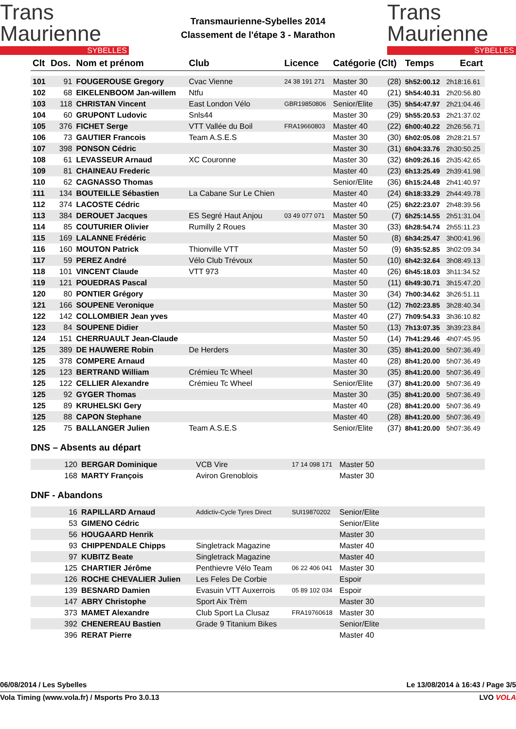Trans
Maurienne
SYBELLES
Transmaurienne-Sybelles 2014
Classement de l'étape 3 - Marathon
Trans
Maurienne
SYBELLES
| Clt | Dos. | Nom et prénom | Club | Licence | Catégorie (Clt) | | Temps | Ecart |
| --- | --- | --- | --- | --- | --- | --- | --- | --- |
| 101 | 91 | FOUGEROUSE Gregory | Cvac Vienne | 24 38 191 271 | Master 30 | (28) | 5h52:00.12 | 2h18:16.61 |
| 102 | 68 | EIKELENBOOM Jan-willem | Ntfu | | Master 40 | (21) | 5h54:40.31 | 2h20:56.80 |
| 103 | 118 | CHRISTAN Vincent | East London Vélo | GBR19850806 | Senior/Elite | (35) | 5h54:47.97 | 2h21:04.46 |
| 104 | 60 | GRUPONT Ludovic | Snls44 | | Master 30 | (29) | 5h55:20.53 | 2h21:37.02 |
| 105 | 376 | FICHET Serge | VTT Vallée du Boil | FRA19660803 | Master 40 | (22) | 6h00:40.22 | 2h26:56.71 |
| 106 | 73 | GAUTIER Francois | Team A.S.E.S | | Master 30 | (30) | 6h02:05.08 | 2h28:21.57 |
| 107 | 398 | PONSON Cédric | | | Master 30 | (31) | 6h04:33.76 | 2h30:50.25 |
| 108 | 61 | LEVASSEUR Arnaud | XC Couronne | | Master 30 | (32) | 6h09:26.16 | 2h35:42.65 |
| 109 | 81 | CHAINEAU Frederic | | | Master 40 | (23) | 6h13:25.49 | 2h39:41.98 |
| 110 | 62 | CAGNASSO Thomas | | | Senior/Elite | (36) | 6h15:24.48 | 2h41:40.97 |
| 111 | 134 | BOUTEILLE Sébastien | La Cabane Sur Le Chien | | Master 40 | (24) | 6h18:33.29 | 2h44:49.78 |
| 112 | 374 | LACOSTE Cédric | | | Master 40 | (25) | 6h22:23.07 | 2h48:39.56 |
| 113 | 384 | DEROUET Jacques | ES Segré Haut Anjou | 03 49 077 071 | Master 50 | (7) | 6h25:14.55 | 2h51:31.04 |
| 114 | 85 | COUTURIER Olivier | Rumilly 2 Roues | | Master 30 | (33) | 6h28:54.74 | 2h55:11.23 |
| 115 | 169 | LALANNE Frédéric | | | Master 50 | (8) | 6h34:25.47 | 3h00:41.96 |
| 116 | 160 | MOUTON Patrick | Thionville VTT | | Master 50 | (9) | 6h35:52.85 | 3h02:09.34 |
| 117 | 59 | PEREZ André | Vélo Club Trévoux | | Master 50 | (10) | 6h42:32.64 | 3h08:49.13 |
| 118 | 101 | VINCENT Claude | VTT 973 | | Master 40 | (26) | 6h45:18.03 | 3h11:34.52 |
| 119 | 121 | POUEDRAS Pascal | | | Master 50 | (11) | 6h49:30.71 | 3h15:47.20 |
| 120 | 80 | PONTIER Grégory | | | Master 30 | (34) | 7h00:34.62 | 3h26:51.11 |
| 121 | 166 | SOUPENE Veronique | | | Master 50 | (12) | 7h02:23.85 | 3h28:40.34 |
| 122 | 142 | COLLOMBIER Jean yves | | | Master 40 | (27) | 7h09:54.33 | 3h36:10.82 |
| 123 | 84 | SOUPENE Didier | | | Master 50 | (13) | 7h13:07.35 | 3h39:23.84 |
| 124 | 151 | CHERRUAULT Jean-Claude | | | Master 50 | (14) | 7h41:29.46 | 4h07:45.95 |
| 125 | 389 | DE HAUWERE Robin | De Herders | | Master 30 | (35) | 8h41:20.00 | 5h07:36.49 |
| 125 | 378 | COMPERE Arnaud | | | Master 40 | (28) | 8h41:20.00 | 5h07:36.49 |
| 125 | 123 | BERTRAND William | Crémieu Tc Wheel | | Master 30 | (35) | 8h41:20.00 | 5h07:36.49 |
| 125 | 122 | CELLIER Alexandre | Crémieu Tc Wheel | | Senior/Elite | (37) | 8h41:20.00 | 5h07:36.49 |
| 125 | 92 | GYGER Thomas | | | Master 30 | (35) | 8h41:20.00 | 5h07:36.49 |
| 125 | 89 | KRUHELSKI Gery | | | Master 40 | (28) | 8h41:20.00 | 5h07:36.49 |
| 125 | 88 | CAPON Stephane | | | Master 40 | (28) | 8h41:20.00 | 5h07:36.49 |
| 125 | 75 | BALLANGER Julien | Team A.S.E.S | | Senior/Elite | (37) | 8h41:20.00 | 5h07:36.49 |
DNS – Absents au départ
| | 120 | BERGAR Dominique | VCB Vire | 17 14 098 171 | Master 50 |
| | 168 | MARTY François | Aviron Grenoblois | | Master 30 |
DNF - Abandons
| | 16 | RAPILLARD Arnaud | Addictiv-Cycle Tyres Direct | SUI19870202 | Senior/Elite |
| | 53 | GIMENO Cédric | | | Senior/Elite |
| | 56 | HOUGAARD Henrik | | | Master 30 |
| | 93 | CHIPPENDALE Chipps | Singletrack Magazine | | Master 40 |
| | 97 | KUBITZ Beate | Singletrack Magazine | | Master 40 |
| | 125 | CHARTIER Jérôme | Penthievre Vélo Team | 06 22 406 041 | Master 30 |
| | 126 | ROCHE CHEVALIER Julien | Les Feles De Corbie | | Espoir |
| | 139 | BESNARD Damien | Evasuin VTT Auxerrois | 05 89 102 034 | Espoir |
| | 147 | ABRY Christophe | Sport Aix Trèm | | Master 30 |
| | 373 | MAMET Alexandre | Club Sport La Clusaz | FRA19760618 | Master 30 |
| | 392 | CHENEREAU Bastien | Grade 9 Titanium Bikes | | Senior/Elite |
| | 396 | RERAT Pierre | | | Master 40 |
06/08/2014 / Les Sybelles Le 13/08/2014 à 16:43 / Page 3/5
Vola Timing (www.vola.fr) / Msports Pro 3.0.13 LVO VOLA